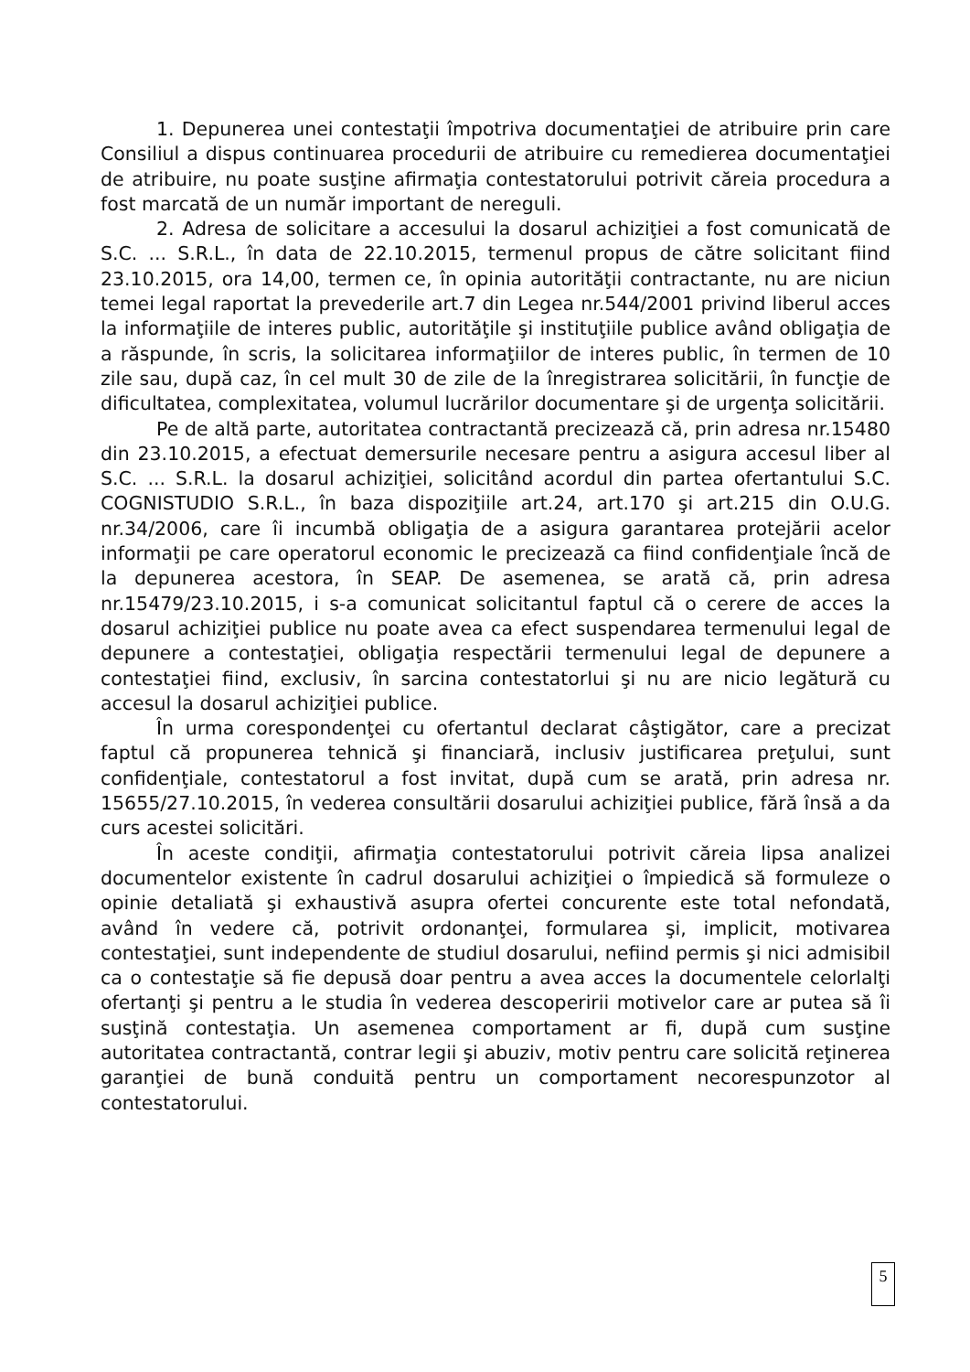1. Depunerea unei contestaţii împotriva documentaţiei de atribuire prin care Consiliul a dispus continuarea procedurii de atribuire cu remedierea documentaţiei de atribuire, nu poate susţine afirmaţia contestatorului potrivit căreia procedura a fost marcată de un număr important de nereguli.
2. Adresa de solicitare a accesului la dosarul achiziţiei a fost comunicată de S.C. ... S.R.L., în data de 22.10.2015, termenul propus de către solicitant fiind 23.10.2015, ora 14,00, termen ce, în opinia autorităţii contractante, nu are niciun temei legal raportat la prevederile art.7 din Legea nr.544/2001 privind liberul acces la informaţiile de interes public, autorităţile şi instituţiile publice având obligaţia de a răspunde, în scris, la solicitarea informaţiilor de interes public, în termen de 10 zile sau, după caz, în cel mult 30 de zile de la înregistrarea solicitării, în funcţie de dificultatea, complexitatea, volumul lucrărilor documentare şi de urgenţa solicitării.
Pe de altă parte, autoritatea contractantă precizează că, prin adresa nr.15480 din 23.10.2015, a efectuat demersurile necesare pentru a asigura accesul liber al S.C. ... S.R.L. la dosarul achiziţiei, solicitând acordul din partea ofertantului S.C. COGNISTUDIO S.R.L., în baza dispoziţiile art.24, art.170 şi art.215 din O.U.G. nr.34/2006, care îi incumbă obligaţia de a asigura garantarea protejării acelor informaţii pe care operatorul economic le precizează ca fiind confidenţiale încă de la depunerea acestora, în SEAP. De asemenea, se arată că, prin adresa nr.15479/23.10.2015, i s-a comunicat solicitantul faptul că o cerere de acces la dosarul achiziţiei publice nu poate avea ca efect suspendarea termenului legal de depunere a contestaţiei, obligaţia respectării termenului legal de depunere a contestaţiei fiind, exclusiv, în sarcina contestatorlui şi nu are nicio legătură cu accesul la dosarul achiziţiei publice.
În urma corespondenţei cu ofertantul declarat câştigător, care a precizat faptul că propunerea tehnică şi financiară, inclusiv justificarea preţului, sunt confidenţiale, contestatorul a fost invitat, după cum se arată, prin adresa nr. 15655/27.10.2015, în vederea consultării dosarului achiziţiei publice, fără însă a da curs acestei solicitări.
În aceste condiţii, afirmaţia contestatorului potrivit căreia lipsa analizei documentelor existente în cadrul dosarului achiziţiei o împiedică să formuleze o opinie detaliată şi exhaustivă asupra ofertei concurente este total nefondată, având în vedere că, potrivit ordonanţei, formularea şi, implicit, motivarea contestaţiei, sunt independente de studiul dosarului, nefiind permis şi nici admisibil ca o contestaţie să fie depusă doar pentru a avea acces la documentele celorlalţi ofertanţi şi pentru a le studia în vederea descoperirii motivelor care ar putea să îi susţină contestaţia. Un asemenea comportament ar fi, după cum susţine autoritatea contractantă, contrar legii şi abuziv, motiv pentru care solicită reţinerea garanţiei de bună conduită pentru un comportament necorespunzotor al contestatorului.
5